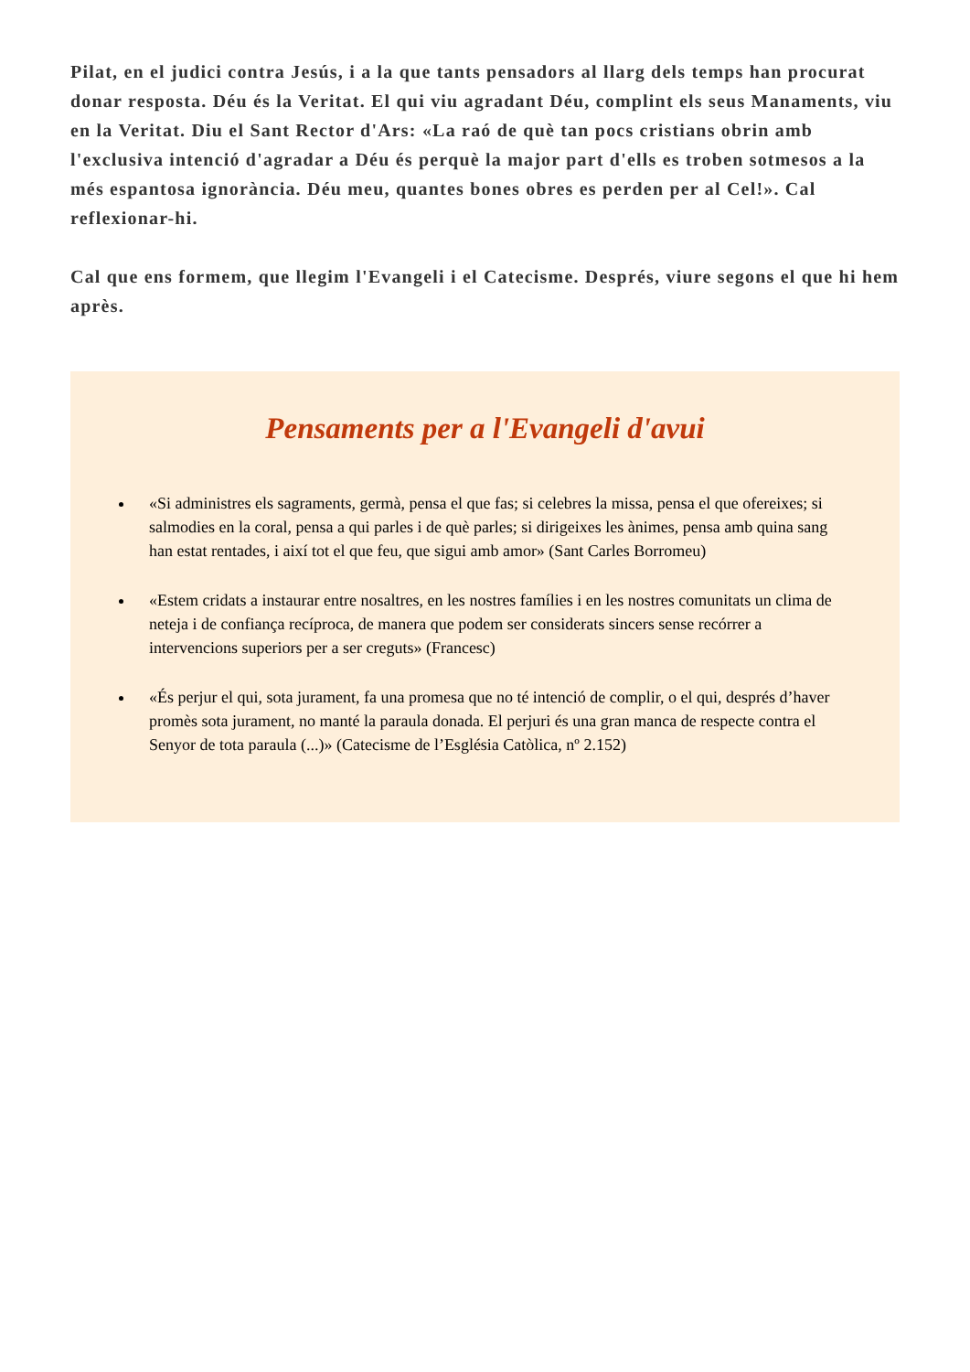Pilat, en el judici contra Jesús, i a la que tants pensadors al llarg dels temps han procurat donar resposta. Déu és la Veritat. El qui viu agradant Déu, complint els seus Manaments, viu en la Veritat. Diu el Sant Rector d'Ars: «La raó de què tan pocs cristians obrin amb l'exclusiva intenció d'agradar a Déu és perquè la major part d'ells es troben sotmesos a la més espantosa ignorància. Déu meu, quantes bones obres es perden per al Cel!». Cal reflexionar-hi.
Cal que ens formem, que llegim l'Evangeli i el Catecisme. Després, viure segons el que hi hem après.
Pensaments per a l'Evangeli d'avui
«Si administres els sagraments, germà, pensa el que fas; si celebres la missa, pensa el que ofereixes; si salmodies en la coral, pensa a qui parles i de què parles; si dirigeixes les ànimes, pensa amb quina sang han estat rentades, i així tot el que feu, que sigui amb amor» (Sant Carles Borromeu)
«Estem cridats a instaurar entre nosaltres, en les nostres famílies i en les nostres comunitats un clima de neteja i de confiança recíproca, de manera que podem ser considerats sincers sense recórrer a intervencions superiors per a ser creguts» (Francesc)
«És perjur el qui, sota jurament, fa una promesa que no té intenció de complir, o el qui, després d’haver promès sota jurament, no manté la paraula donada. El perjuri és una gran manca de respecte contra el Senyor de tota paraula (...)» (Catecisme de l’Església Catòlica, nº 2.152)